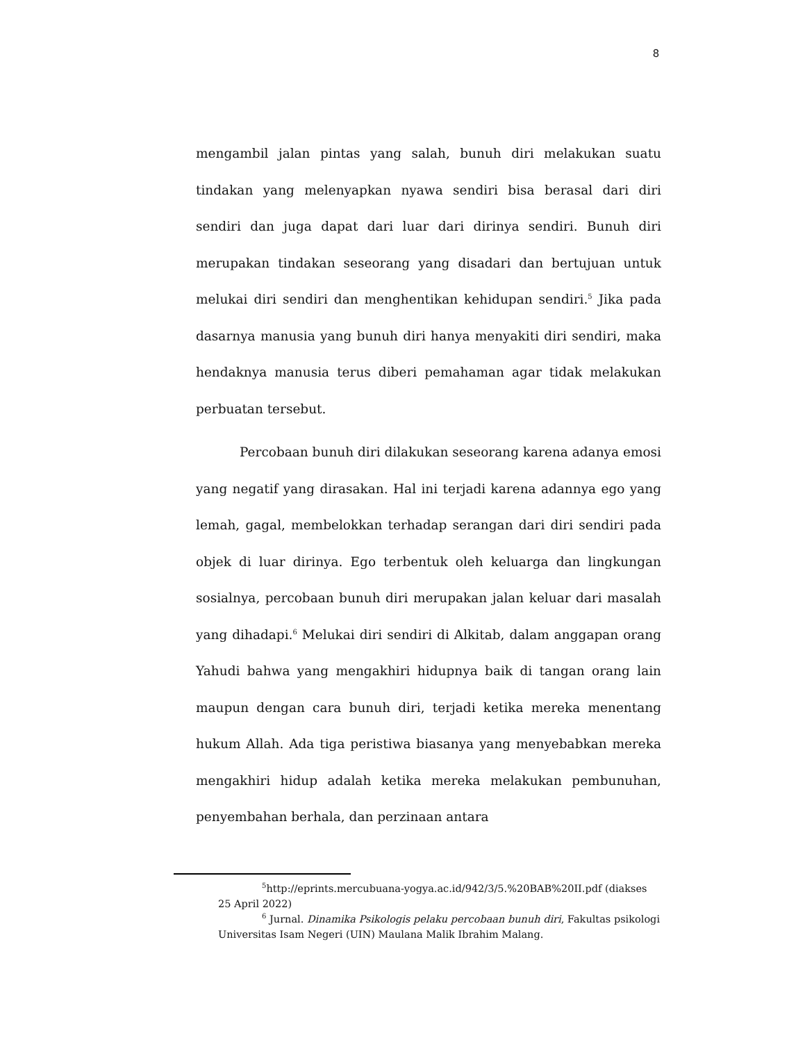8
mengambil jalan pintas yang salah, bunuh diri melakukan suatu tindakan yang melenyapkan nyawa sendiri bisa berasal dari diri sendiri dan juga dapat dari luar dari dirinya sendiri. Bunuh diri merupakan tindakan seseorang yang disadari dan bertujuan untuk melukai diri sendiri dan menghentikan kehidupan sendiri.<sup>5</sup> Jika pada dasarnya manusia yang bunuh diri hanya menyakiti diri sendiri, maka hendaknya manusia terus diberi pemahaman agar tidak melakukan perbuatan tersebut.
Percobaan bunuh diri dilakukan seseorang karena adanya emosi yang negatif yang dirasakan. Hal ini terjadi karena adannya ego yang lemah, gagal, membelokkan terhadap serangan dari diri sendiri pada objek di luar dirinya. Ego terbentuk oleh keluarga dan lingkungan sosialnya, percobaan bunuh diri merupakan jalan keluar dari masalah yang dihadapi.<sup>6</sup> Melukai diri sendiri di Alkitab, dalam anggapan orang Yahudi bahwa yang mengakhiri hidupnya baik di tangan orang lain maupun dengan cara bunuh diri, terjadi ketika mereka menentang hukum Allah. Ada tiga peristiwa biasanya yang menyebabkan mereka mengakhiri hidup adalah ketika mereka melakukan pembunuhan, penyembahan berhala, dan perzinaan antara
<sup>5</sup> http://eprints.mercubuana-yogya.ac.id/942/3/5.%20BAB%20II.pdf (diakses 25 April 2022)
<sup>6</sup> Jurnal. Dinamika Psikologis pelaku percobaan bunuh diri, Fakultas psikologi Universitas Isam Negeri (UIN) Maulana Malik Ibrahim Malang.